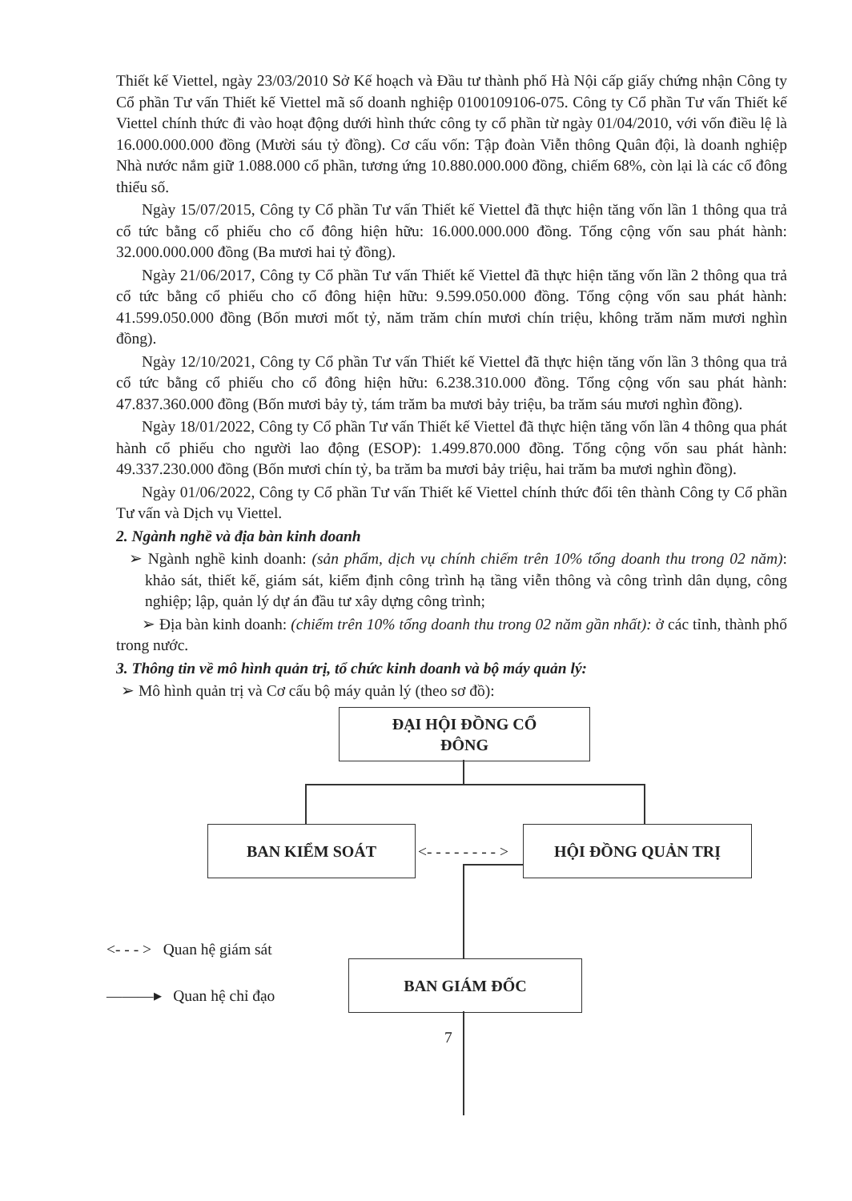Thiết kế Viettel, ngày 23/03/2010 Sở Kế hoạch và Đầu tư thành phố Hà Nội cấp giấy chứng nhận Công ty Cổ phần Tư vấn Thiết kế Viettel mã số doanh nghiệp 0100109106-075. Công ty Cổ phần Tư vấn Thiết kế Viettel chính thức đi vào hoạt động dưới hình thức công ty cổ phần từ ngày 01/04/2010, với vốn điều lệ là 16.000.000.000 đồng (Mười sáu tỷ đồng). Cơ cấu vốn: Tập đoàn Viễn thông Quân đội, là doanh nghiệp Nhà nước nắm giữ 1.088.000 cổ phần, tương ứng 10.880.000.000 đồng, chiếm 68%, còn lại là các cổ đông thiểu số.
Ngày 15/07/2015, Công ty Cổ phần Tư vấn Thiết kế Viettel đã thực hiện tăng vốn lần 1 thông qua trả cổ tức bằng cổ phiếu cho cổ đông hiện hữu: 16.000.000.000 đồng. Tổng cộng vốn sau phát hành: 32.000.000.000 đồng (Ba mươi hai tỷ đồng).
Ngày 21/06/2017, Công ty Cổ phần Tư vấn Thiết kế Viettel đã thực hiện tăng vốn lần 2 thông qua trả cổ tức bằng cổ phiếu cho cổ đông hiện hữu: 9.599.050.000 đồng. Tổng cộng vốn sau phát hành: 41.599.050.000 đồng (Bốn mươi mốt tỷ, năm trăm chín mươi chín triệu, không trăm năm mươi nghìn đồng).
Ngày 12/10/2021, Công ty Cổ phần Tư vấn Thiết kế Viettel đã thực hiện tăng vốn lần 3 thông qua trả cổ tức bằng cổ phiếu cho cổ đông hiện hữu: 6.238.310.000 đồng. Tổng cộng vốn sau phát hành: 47.837.360.000 đồng (Bốn mươi bảy tỷ, tám trăm ba mươi bảy triệu, ba trăm sáu mươi nghìn đồng).
Ngày 18/01/2022, Công ty Cổ phần Tư vấn Thiết kế Viettel đã thực hiện tăng vốn lần 4 thông qua phát hành cổ phiếu cho người lao động (ESOP): 1.499.870.000 đồng. Tổng cộng vốn sau phát hành: 49.337.230.000 đồng (Bốn mươi chín tỷ, ba trăm ba mươi bảy triệu, hai trăm ba mươi nghìn đồng).
Ngày 01/06/2022, Công ty Cổ phần Tư vấn Thiết kế Viettel chính thức đổi tên thành Công ty Cổ phần Tư vấn và Dịch vụ Viettel.
2. Ngành nghề và địa bàn kinh doanh
➢ Ngành nghề kinh doanh: (sản phẩm, dịch vụ chính chiếm trên 10% tổng doanh thu trong 02 năm): khảo sát, thiết kế, giám sát, kiểm định công trình hạ tầng viễn thông và công trình dân dụng, công nghiệp; lập, quản lý dự án đầu tư xây dựng công trình;
➢ Địa bàn kinh doanh: (chiếm trên 10% tổng doanh thu trong 02 năm gần nhất): ở các tỉnh, thành phố trong nước.
3. Thông tin về mô hình quản trị, tổ chức kinh doanh và bộ máy quản lý:
➢ Mô hình quản trị và Cơ cấu bộ máy quản lý (theo sơ đồ):
ĐẠI HỘI ĐỒNG CỔ
ĐÔNG
BAN KIỂM SOÁT
<- - - - - - - - >
HỘI ĐỒNG QUẢN TRỊ
<- - - > Quan hệ giám sát
BAN GIÁM ĐỐC
———▸ Quan hệ chỉ đạo
7